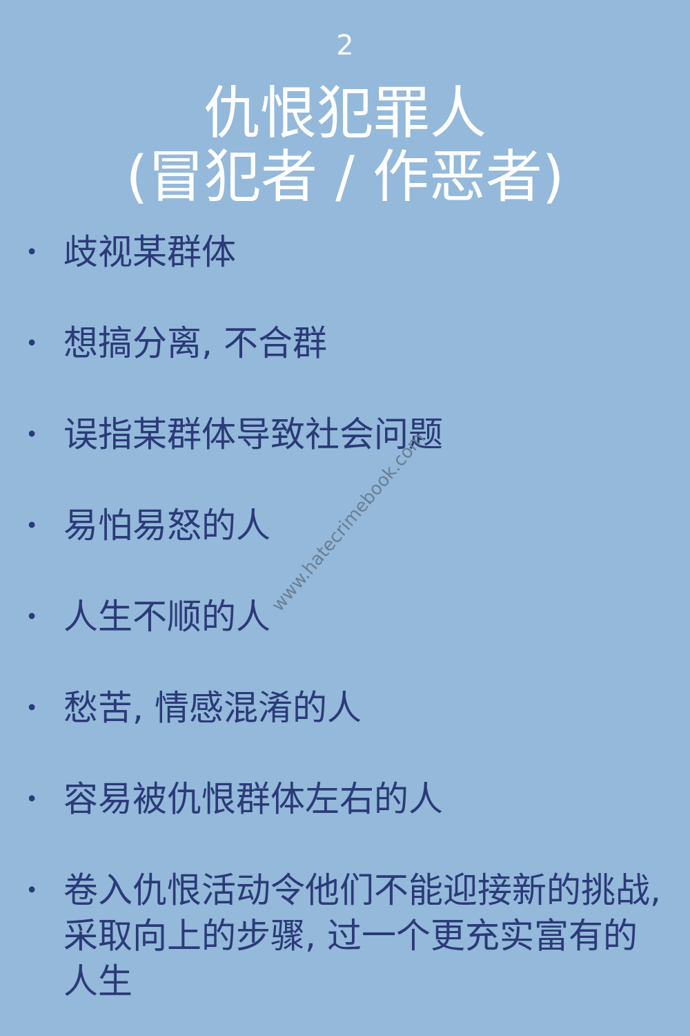2
仇恨犯罪人
(冒犯者 / 作恶者)
• 歧视某群体
• 想搞分离, 不合群
• 误指某群体导致社会问题
• 易怕易怒的人
• 人生不顺的人
• 愁苦, 情感混淆的人
• 容易被仇恨群体左右的人
• 卷入仇恨活动令他们不能迎接新的挑战, 采取向上的步骤, 过一个更充实富有的人生
www.hatecrimebook.com